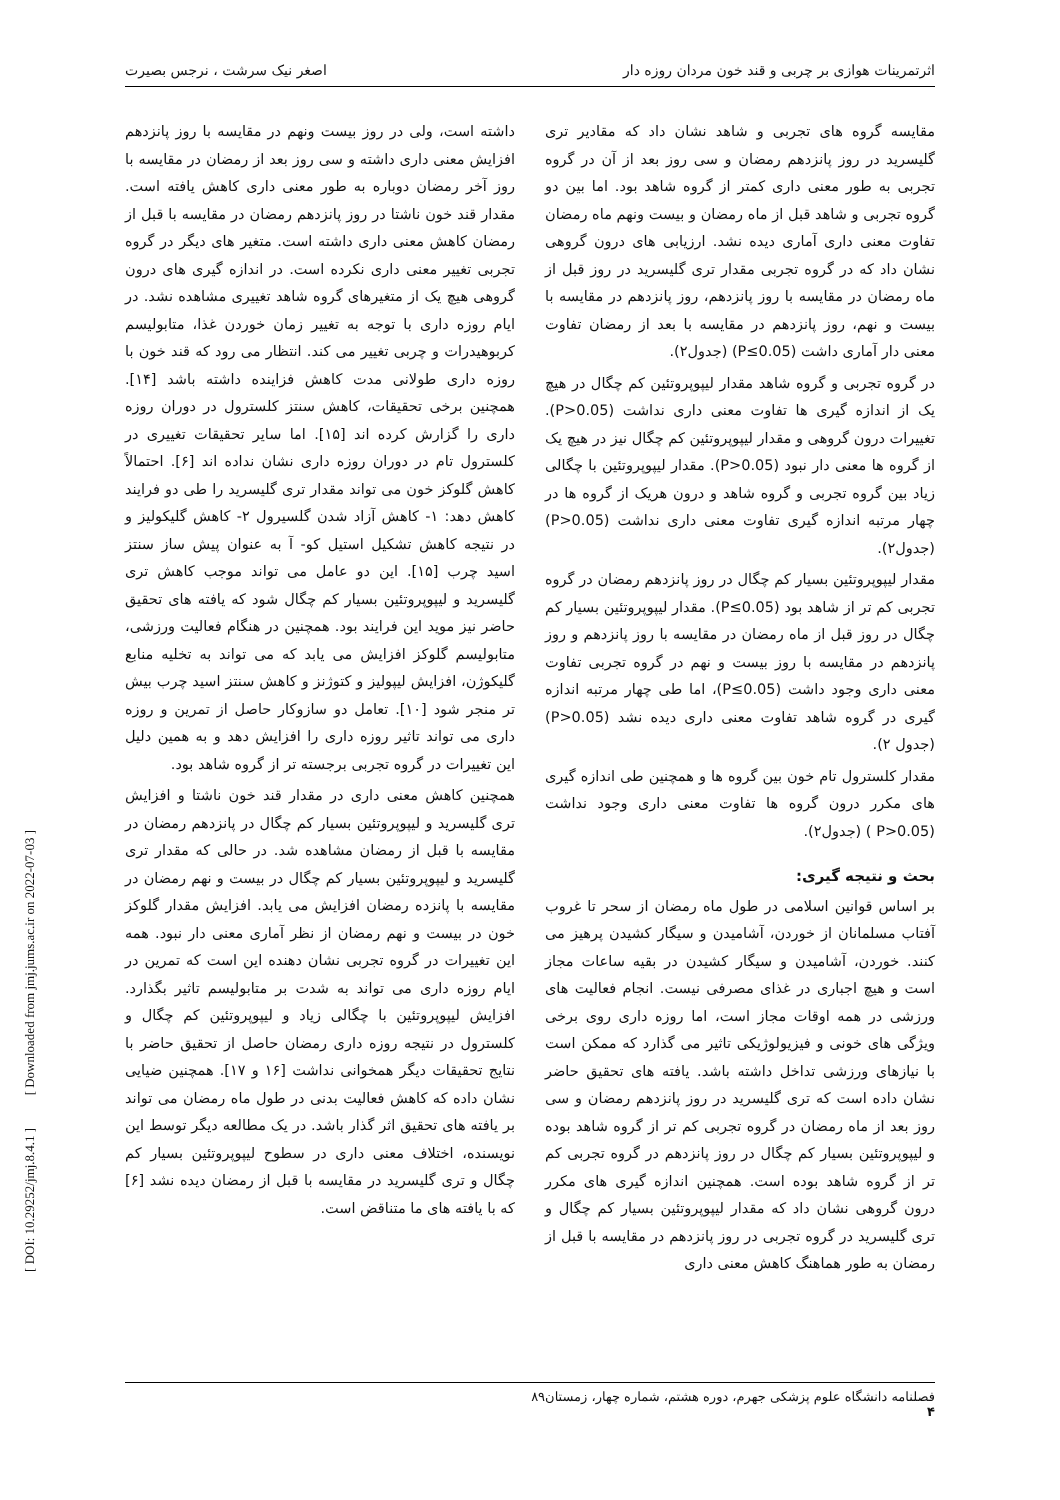اثرتمرینات هوازی بر چربی و قند خون مردان روزه دار اصغر نیک سرشت ، نرجس بصیرت
مقایسه گروه های تجربی و شاهد نشان داد که مقادیر تری گلیسرید در روز پانزدهم رمضان و سی روز بعد از آن در گروه تجربی به طور معنی داری کمتر از گروه شاهد بود. اما بین دو گروه تجربی و شاهد قبل از ماه رمضان و بیست ونهم ماه رمضان تفاوت معنی داری آماری دیده نشد. ارزیابی های درون گروهی نشان داد که در گروه تجربی مقدار تری گلیسرید در روز قبل از ماه رمضان در مقایسه با روز پانزدهم، روز پانزدهم در مقایسه با بیست و نهم، روز پانزدهم در مقایسه با بعد از رمضان تفاوت معنی دار آماری داشت (P≤0.05) (جدول۲).
در گروه تجربی و گروه شاهد مقدار لیپوپروتئین کم چگال در هیچ یک از اندازه گیری ها تفاوت معنی داری نداشت (P>0.05). تغییرات درون گروهی و مقدار لیپوپروتئین کم چگال نیز در هیچ یک از گروه ها معنی دار نبود (P>0.05). مقدار لیپوپروتئین با چگالی زیاد بین گروه تجربی و گروه شاهد و درون هریک از گروه ها در چهار مرتبه اندازه گیری تفاوت معنی داری نداشت (P>0.05) (جدول۲).
مقدار لیپوپروتئین بسیار کم چگال در روز پانزدهم رمضان در گروه تجربی کم تر از شاهد بود (P≤0.05). مقدار لیپوپروتئین بسیار کم چگال در روز قبل از ماه رمضان در مقایسه با روز پانزدهم و روز پانزدهم در مقایسه با روز بیست و نهم در گروه تجربی تفاوت معنی داری وجود داشت (P≤0.05)، اما طی چهار مرتبه اندازه گیری در گروه شاهد تفاوت معنی داری دیده نشد (P>0.05) (جدول ۲).
مقدار کلسترول تام خون بین گروه ها و همچنین طی اندازه گیری های مکرر درون گروه ها تفاوت معنی داری وجود نداشت (P>0.05 ) (جدول۲).
بحث و نتیجه گیری:
بر اساس قوانین اسلامی در طول ماه رمضان از سحر تا غروب آفتاب مسلمانان از خوردن، آشامیدن و سیگار کشیدن پرهیز می کنند. خوردن، آشامیدن و سیگار کشیدن در بقیه ساعات مجاز است و هیچ اجباری در غذای مصرفی نیست. انجام فعالیت های ورزشی در همه اوقات مجاز است، اما روزه داری روی برخی ویژگی های خونی و فیزیولوژیکی تاثیر می گذارد که ممکن است با نیازهای ورزشی تداخل داشته باشد. یافته های تحقیق حاضر نشان داده است که تری گلیسرید در روز پانزدهم رمضان و سی روز بعد از ماه رمضان در گروه تجربی کم تر از گروه شاهد بوده و لیپوپروتئین بسیار کم چگال در روز پانزدهم در گروه تجربی کم تر از گروه شاهد بوده است. همچنین اندازه گیری های مکرر درون گروهی نشان داد که مقدار لیپوپروتئین بسیار کم چگال و تری گلیسرید در گروه تجربی در روز پانزدهم در مقایسه با قبل از رمضان به طور هماهنگ کاهش معنی داری
داشته است، ولی در روز بیست ونهم در مقایسه با روز پانزدهم افزایش معنی داری داشته و سی روز بعد از رمضان در مقایسه با روز آخر رمضان دوباره به طور معنی داری کاهش یافته است. مقدار قند خون ناشتا در روز پانزدهم رمضان در مقایسه با قبل از رمضان کاهش معنی داری داشته است. متغیر های دیگر در گروه تجربی تغییر معنی داری نکرده است. در اندازه گیری های درون گروهی هیچ یک از متغیرهای گروه شاهد تغییری مشاهده نشد. در ایام روزه داری با توجه به تغییر زمان خوردن غذا، متابولیسم کربوهیدرات و چربی تغییر می کند. انتظار می رود که قند خون با روزه داری طولانی مدت کاهش فزاینده داشته باشد [۱۴]. همچنین برخی تحقیقات، کاهش سنتز کلسترول در دوران روزه داری را گزارش کرده اند [۱۵]. اما سایر تحقیقات تغییری در کلسترول تام در دوران روزه داری نشان نداده اند [۶]. احتمالاً کاهش گلوکز خون می تواند مقدار تری گلیسرید را طی دو فرایند کاهش دهد: ۱- کاهش آزاد شدن گلسیرول ۲- کاهش گلیکولیز و در نتیجه کاهش تشکیل استیل کو- آ به عنوان پیش ساز سنتز اسید چرب [۱۵]. این دو عامل می تواند موجب کاهش تری گلیسرید و لیپوپروتئین بسیار کم چگال شود که یافته های تحقیق حاضر نیز موید این فرایند بود. همچنین در هنگام فعالیت ورزشی، متابولیسم گلوکز افزایش می یابد که می تواند به تخلیه منابع گلیکوژن، افزایش لیپولیز و کتوژنز و کاهش سنتز اسید چرب بیش تر منجر شود [۱۰]. تعامل دو سازوکار حاصل از تمرین و روزه داری می تواند تاثیر روزه داری را افزایش دهد و به همین دلیل این تغییرات در گروه تجربی برجسته تر از گروه شاهد بود.
همچنین کاهش معنی داری در مقدار قند خون ناشتا و افزایش تری گلیسرید و لیپوپروتئین بسیار کم چگال در پانزدهم رمضان در مقایسه با قبل از رمضان مشاهده شد. در حالی که مقدار تری گلیسرید و لیپوپروتئین بسیار کم چگال در بیست و نهم رمضان در مقایسه با پانزده رمضان افزایش می یابد. افزایش مقدار گلوکز خون در بیست و نهم رمضان از نظر آماری معنی دار نبود. همه این تغییرات در گروه تجربی نشان دهنده این است که تمرین در ایام روزه داری می تواند به شدت بر متابولیسم تاثیر بگذارد. افزایش لیپوپروتئین با چگالی زیاد و لیپوپروتئین کم چگال و کلسترول در نتیجه روزه داری رمضان حاصل از تحقیق حاضر با نتایج تحقیقات دیگر همخوانی نداشت [۱۶ و ۱۷]. همچنین ضیایی نشان داده که کاهش فعالیت بدنی در طول ماه رمضان می تواند بر یافته های تحقیق اثر گذار باشد. در یک مطالعه دیگر توسط این نویسنده، اختلاف معنی داری در سطوح لیپوپروتئین بسیار کم چگال و تری گلیسرید در مقایسه با قبل از رمضان دیده نشد [۶] که با یافته های ما متناقض است.
فصلنامه دانشگاه علوم پزشکی جهرم، دوره هشتم، شماره چهار، زمستان۸۹
۴
[ DOI: 10.29252/jmj.8.4.1 ] [ Downloaded from jmj.jums.ac.ir on 2022-07-03 ]